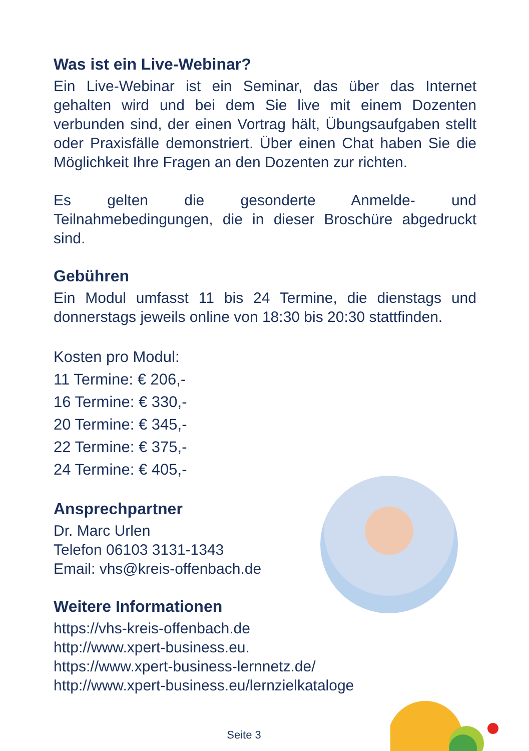Was ist ein Live-Webinar?
Ein Live-Webinar ist ein Seminar, das über das Internet gehalten wird und bei dem Sie live mit einem Dozenten verbunden sind, der einen Vortrag hält, Übungsaufgaben stellt oder Praxisfälle demonstriert. Über einen Chat haben Sie die Möglichkeit Ihre Fragen an den Dozenten zur richten.
Es gelten die gesonderte Anmelde- und Teilnahmebedingungen, die in dieser Broschüre abgedruckt sind.
Gebühren
Ein Modul umfasst 11 bis 24 Termine, die dienstags und donnerstags jeweils online von 18:30 bis 20:30 stattfinden.
Kosten pro Modul:
11 Termine: € 206,-
16 Termine: € 330,-
20 Termine: € 345,-
22 Termine: € 375,-
24 Termine: € 405,-
Ansprechpartner
Dr. Marc Urlen
Telefon 06103 3131-1343
Email: vhs@kreis-offenbach.de
Weitere Informationen
https://vhs-kreis-offenbach.de
http://www.xpert-business.eu.
https://www.xpert-business-lernnetz.de/
http://www.xpert-business.eu/lernzielkataloge
Seite 3